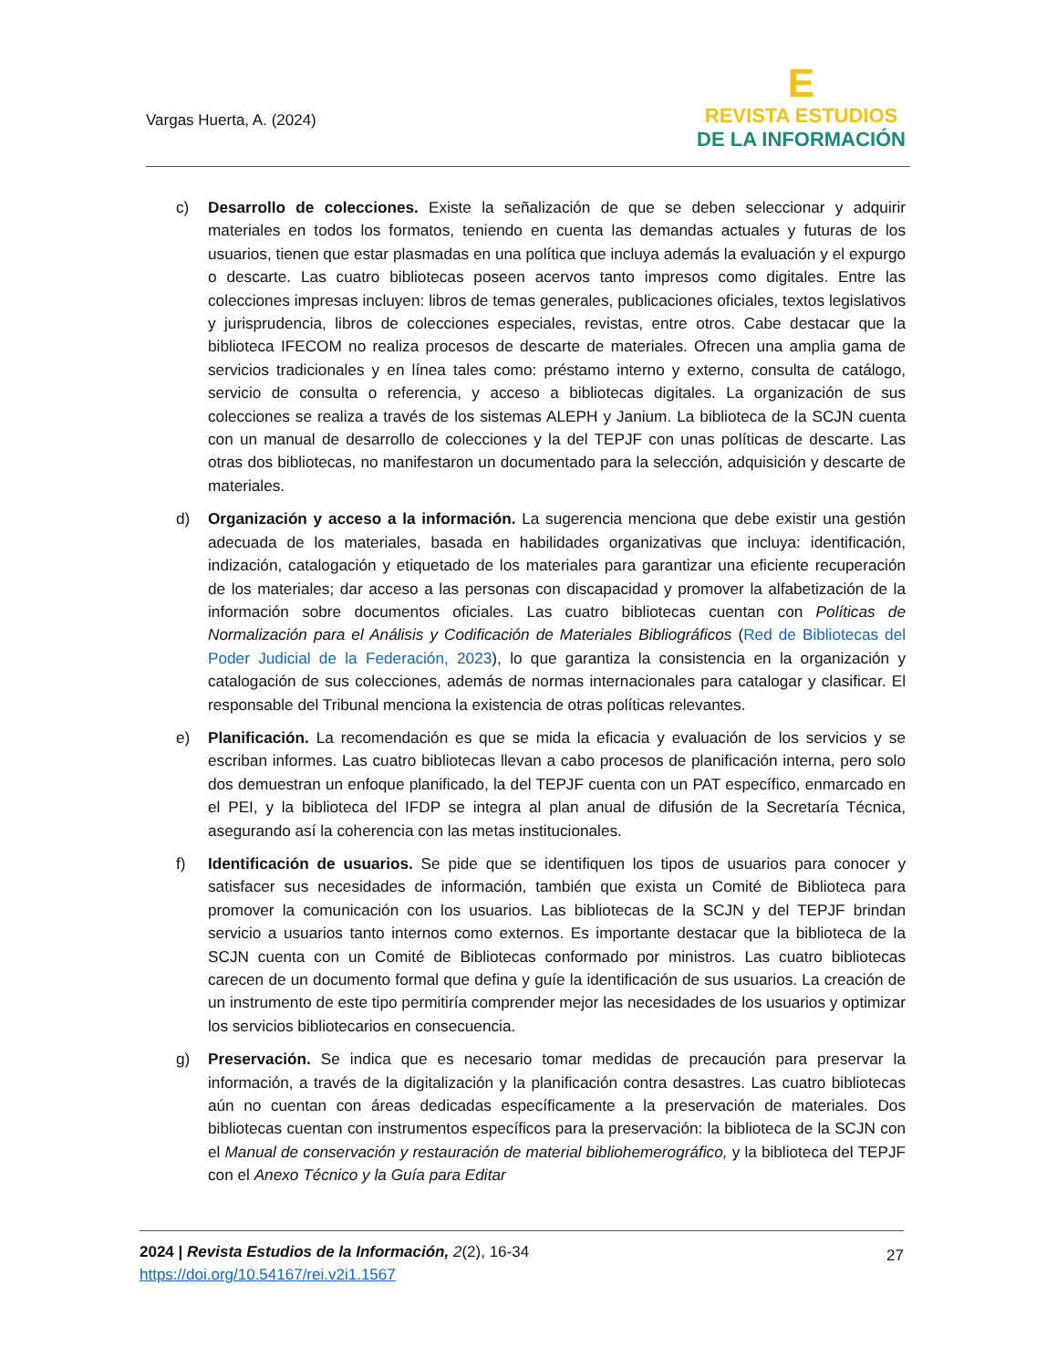Vargas Huerta, A. (2024)
E
REVISTA ESTUDIOS
DE LA INFORMACIÓN
c) Desarrollo de colecciones. Existe la señalización de que se deben seleccionar y adquirir materiales en todos los formatos, teniendo en cuenta las demandas actuales y futuras de los usuarios, tienen que estar plasmadas en una política que incluya además la evaluación y el expurgo o descarte. Las cuatro bibliotecas poseen acervos tanto impresos como digitales. Entre las colecciones impresas incluyen: libros de temas generales, publicaciones oficiales, textos legislativos y jurisprudencia, libros de colecciones especiales, revistas, entre otros. Cabe destacar que la biblioteca IFECOM no realiza procesos de descarte de materiales. Ofrecen una amplia gama de servicios tradicionales y en línea tales como: préstamo interno y externo, consulta de catálogo, servicio de consulta o referencia, y acceso a bibliotecas digitales. La organización de sus colecciones se realiza a través de los sistemas ALEPH y Janium. La biblioteca de la SCJN cuenta con un manual de desarrollo de colecciones y la del TEPJF con unas políticas de descarte. Las otras dos bibliotecas, no manifestaron un documentado para la selección, adquisición y descarte de materiales.
d) Organización y acceso a la información. La sugerencia menciona que debe existir una gestión adecuada de los materiales, basada en habilidades organizativas que incluya: identificación, indización, catalogación y etiquetado de los materiales para garantizar una eficiente recuperación de los materiales; dar acceso a las personas con discapacidad y promover la alfabetización de la información sobre documentos oficiales. Las cuatro bibliotecas cuentan con Políticas de Normalización para el Análisis y Codificación de Materiales Bibliográficos (Red de Bibliotecas del Poder Judicial de la Federación, 2023), lo que garantiza la consistencia en la organización y catalogación de sus colecciones, además de normas internacionales para catalogar y clasificar. El responsable del Tribunal menciona la existencia de otras políticas relevantes.
e) Planificación. La recomendación es que se mida la eficacia y evaluación de los servicios y se escriban informes. Las cuatro bibliotecas llevan a cabo procesos de planificación interna, pero solo dos demuestran un enfoque planificado, la del TEPJF cuenta con un PAT específico, enmarcado en el PEI, y la biblioteca del IFDP se integra al plan anual de difusión de la Secretaría Técnica, asegurando así la coherencia con las metas institucionales.
f) Identificación de usuarios. Se pide que se identifiquen los tipos de usuarios para conocer y satisfacer sus necesidades de información, también que exista un Comité de Biblioteca para promover la comunicación con los usuarios. Las bibliotecas de la SCJN y del TEPJF brindan servicio a usuarios tanto internos como externos. Es importante destacar que la biblioteca de la SCJN cuenta con un Comité de Bibliotecas conformado por ministros. Las cuatro bibliotecas carecen de un documento formal que defina y guíe la identificación de sus usuarios. La creación de un instrumento de este tipo permitiría comprender mejor las necesidades de los usuarios y optimizar los servicios bibliotecarios en consecuencia.
g) Preservación. Se indica que es necesario tomar medidas de precaución para preservar la información, a través de la digitalización y la planificación contra desastres. Las cuatro bibliotecas aún no cuentan con áreas dedicadas específicamente a la preservación de materiales. Dos bibliotecas cuentan con instrumentos específicos para la preservación: la biblioteca de la SCJN con el Manual de conservación y restauración de material bibliohemerográfico, y la biblioteca del TEPJF con el Anexo Técnico y la Guía para Editar
2024 | Revista Estudios de la Información, 2(2), 16-34 27
https://doi.org/10.54167/rei.v2i1.1567